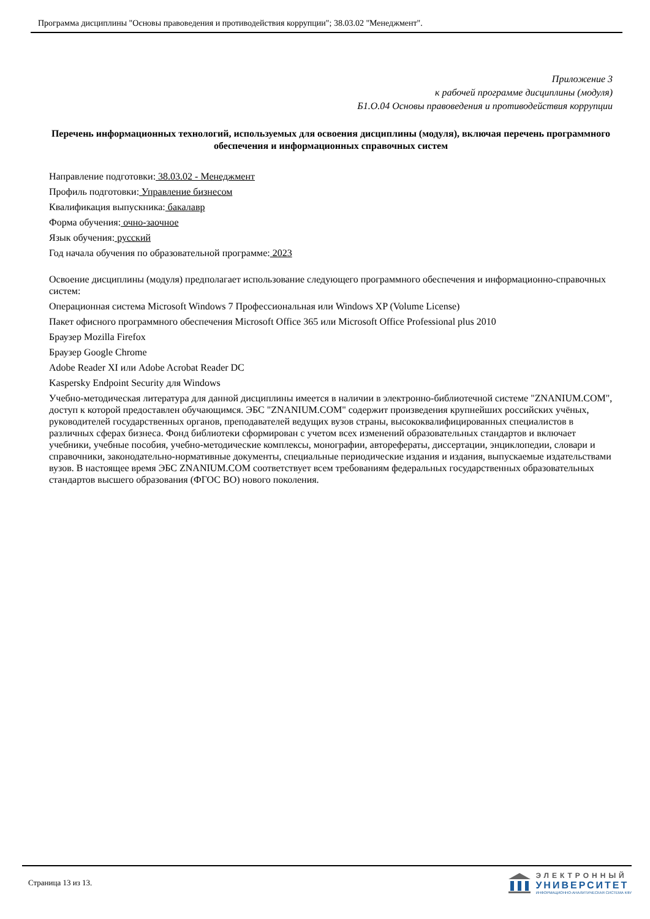Программа дисциплины "Основы правоведения и противодействия коррупции"; 38.03.02 "Менеджмент".
Приложение 3
к рабочей программе дисциплины (модуля)
Б1.О.04 Основы правоведения и противодействия коррупции
Перечень информационных технологий, используемых для освоения дисциплины (модуля), включая перечень программного обеспечения и информационных справочных систем
Направление подготовки: 38.03.02 - Менеджмент
Профиль подготовки: Управление бизнесом
Квалификация выпускника: бакалавр
Форма обучения: очно-заочное
Язык обучения: русский
Год начала обучения по образовательной программе: 2023
Освоение дисциплины (модуля) предполагает использование следующего программного обеспечения и информационно-справочных систем:
Операционная система Microsoft Windows 7 Профессиональная или Windows XP (Volume License)
Пакет офисного программного обеспечения Microsoft Office 365 или Microsoft Office Professional plus 2010
Браузер Mozilla Firefox
Браузер Google Chrome
Adobe Reader XI или Adobe Acrobat Reader DC
Kaspersky Endpoint Security для Windows
Учебно-методическая литература для данной дисциплины имеется в наличии в электронно-библиотечной системе "ZNANIUM.COM", доступ к которой предоставлен обучающимся. ЭБС "ZNANIUM.COM" содержит произведения крупнейших российских учёных, руководителей государственных органов, преподавателей ведущих вузов страны, высококвалифицированных специалистов в различных сферах бизнеса. Фонд библиотеки сформирован с учетом всех изменений образовательных стандартов и включает учебники, учебные пособия, учебно-методические комплексы, монографии, авторефераты, диссертации, энциклопедии, словари и справочники, законодательно-нормативные документы, специальные периодические издания и издания, выпускаемые издательствами вузов. В настоящее время ЭБС ZNANIUM.COM соответствует всем требованиям федеральных государственных образовательных стандартов высшего образования (ФГОС ВО) нового поколения.
Страница 13 из 13.
ЭЛЕКТРОННЫЙ
УНИВЕРСИТЕТ
ИНФОРМАЦИОННО-АНАЛИТИЧЕСКАЯ СИСТЕМА КФУ